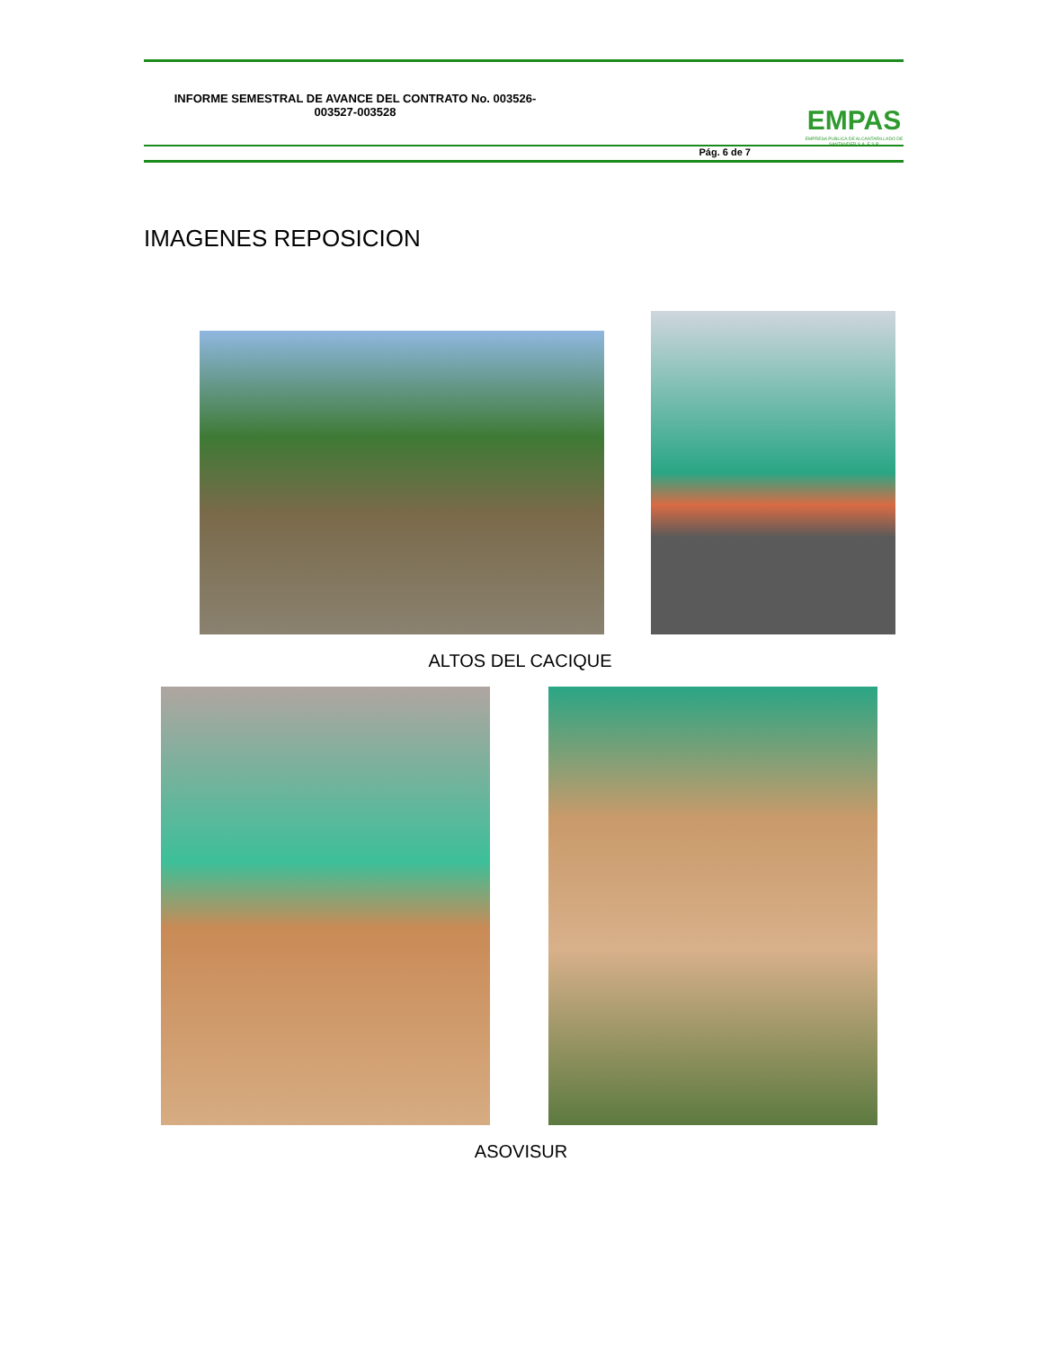INFORME SEMESTRAL DE AVANCE DEL CONTRATO No. 003526-003527-003528
EMPAS
EMPRESA PUBLICA DE ALCANTARILLADO DE SANTANDER S.A. E.S.P.
Pág. 6 de 7
IMAGENES REPOSICION
ALTOS DEL CACIQUE
ASOVISUR